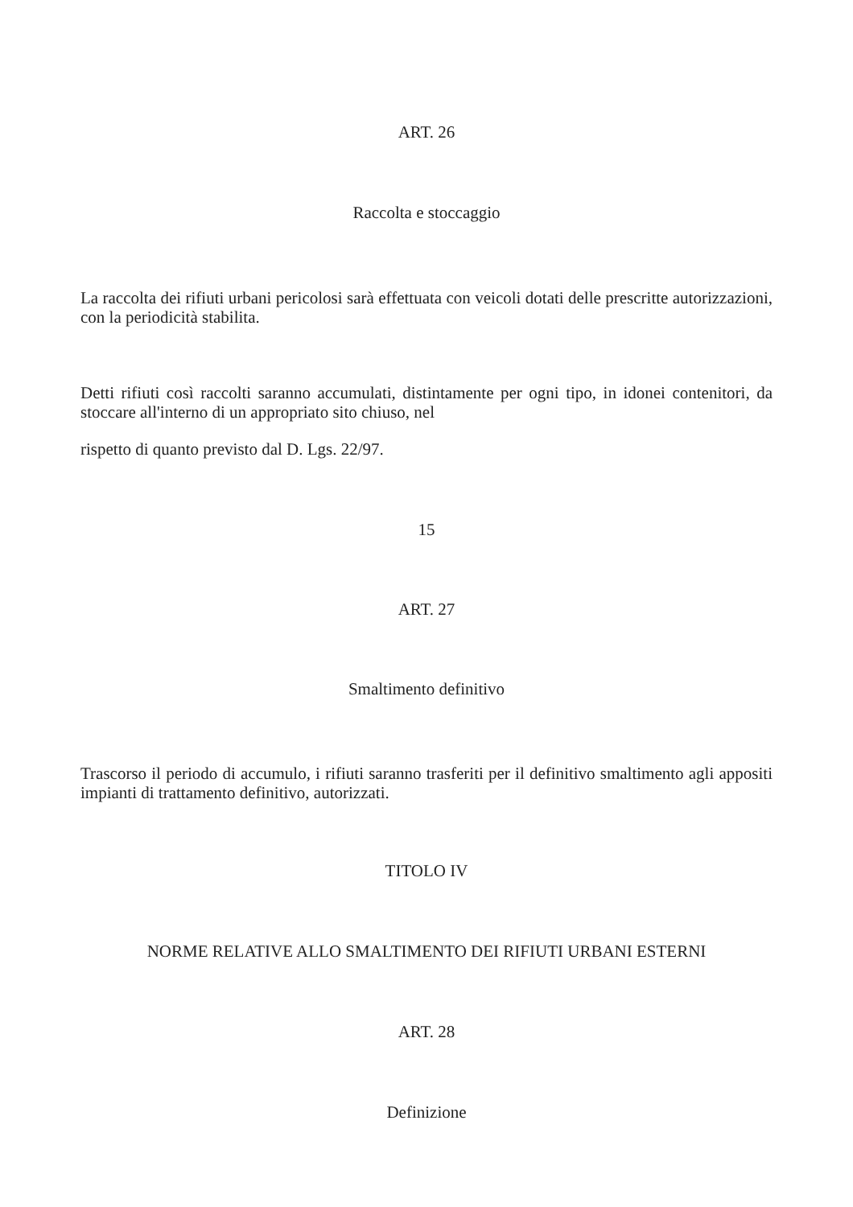ART. 26
Raccolta e stoccaggio
La raccolta dei rifiuti urbani pericolosi sarà effettuata con veicoli dotati delle prescritte autorizzazioni, con la periodicità stabilita.
Detti rifiuti così raccolti saranno accumulati, distintamente per ogni tipo, in idonei contenitori, da stoccare all'interno di un appropriato sito chiuso, nel
rispetto di quanto previsto dal D. Lgs. 22/97.
15
ART. 27
Smaltimento definitivo
Trascorso il periodo di accumulo, i rifiuti saranno trasferiti per il definitivo smaltimento agli appositi impianti di trattamento definitivo, autorizzati.
TITOLO IV
NORME RELATIVE ALLO SMALTIMENTO DEI RIFIUTI URBANI ESTERNI
ART. 28
Definizione